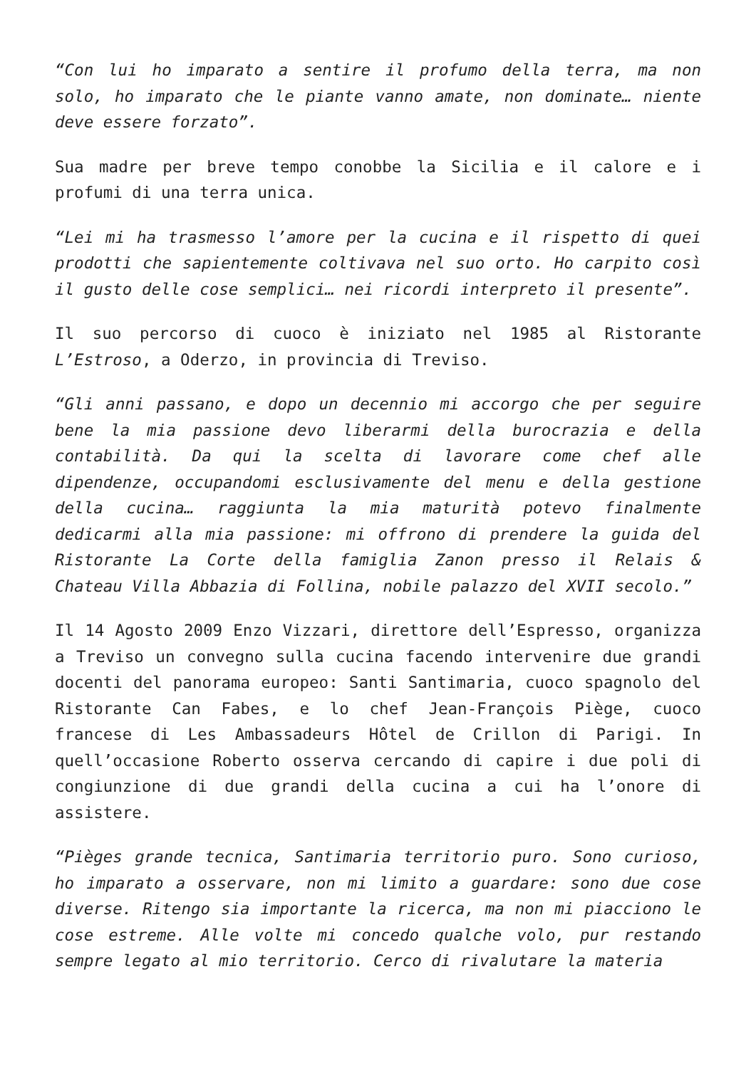“Con lui ho imparato a sentire il profumo della terra, ma non solo, ho imparato che le piante vanno amate, non dominate… niente deve essere forzato”.
Sua madre per breve tempo conobbe la Sicilia e il calore e i profumi di una terra unica.
“Lei mi ha trasmesso l’amore per la cucina e il rispetto di quei prodotti che sapientemente coltivava nel suo orto. Ho carpito così il gusto delle cose semplici… nei ricordi interpreto il presente”.
Il suo percorso di cuoco è iniziato nel 1985 al Ristorante L’Estroso, a Oderzo, in provincia di Treviso.
“Gli anni passano, e dopo un decennio mi accorgo che per seguire bene la mia passione devo liberarmi della burocrazia e della contabilità. Da qui la scelta di lavorare come chef alle dipendenze, occupandomi esclusivamente del menu e della gestione della cucina… raggiunta la mia maturità potevo finalmente dedicarmi alla mia passione: mi offrono di prendere la guida del Ristorante La Corte della famiglia Zanon presso il Relais & Chateau Villa Abbazia di Follina, nobile palazzo del XVII secolo.”
Il 14 Agosto 2009 Enzo Vizzari, direttore dell’Espresso, organizza a Treviso un convegno sulla cucina facendo intervenire due grandi docenti del panorama europeo: Santi Santimaria, cuoco spagnolo del Ristorante Can Fabes, e lo chef Jean-François Piège, cuoco francese di Les Ambassadeurs Hôtel de Crillon di Parigi. In quell’occasione Roberto osserva cercando di capire i due poli di congiunzione di due grandi della cucina a cui ha l’onore di assistere.
“Pièges grande tecnica, Santimaria territorio puro. Sono curioso, ho imparato a osservare, non mi limito a guardare: sono due cose diverse. Ritengo sia importante la ricerca, ma non mi piacciono le cose estreme. Alle volte mi concedo qualche volo, pur restando sempre legato al mio territorio. Cerco di rivalutare la materia